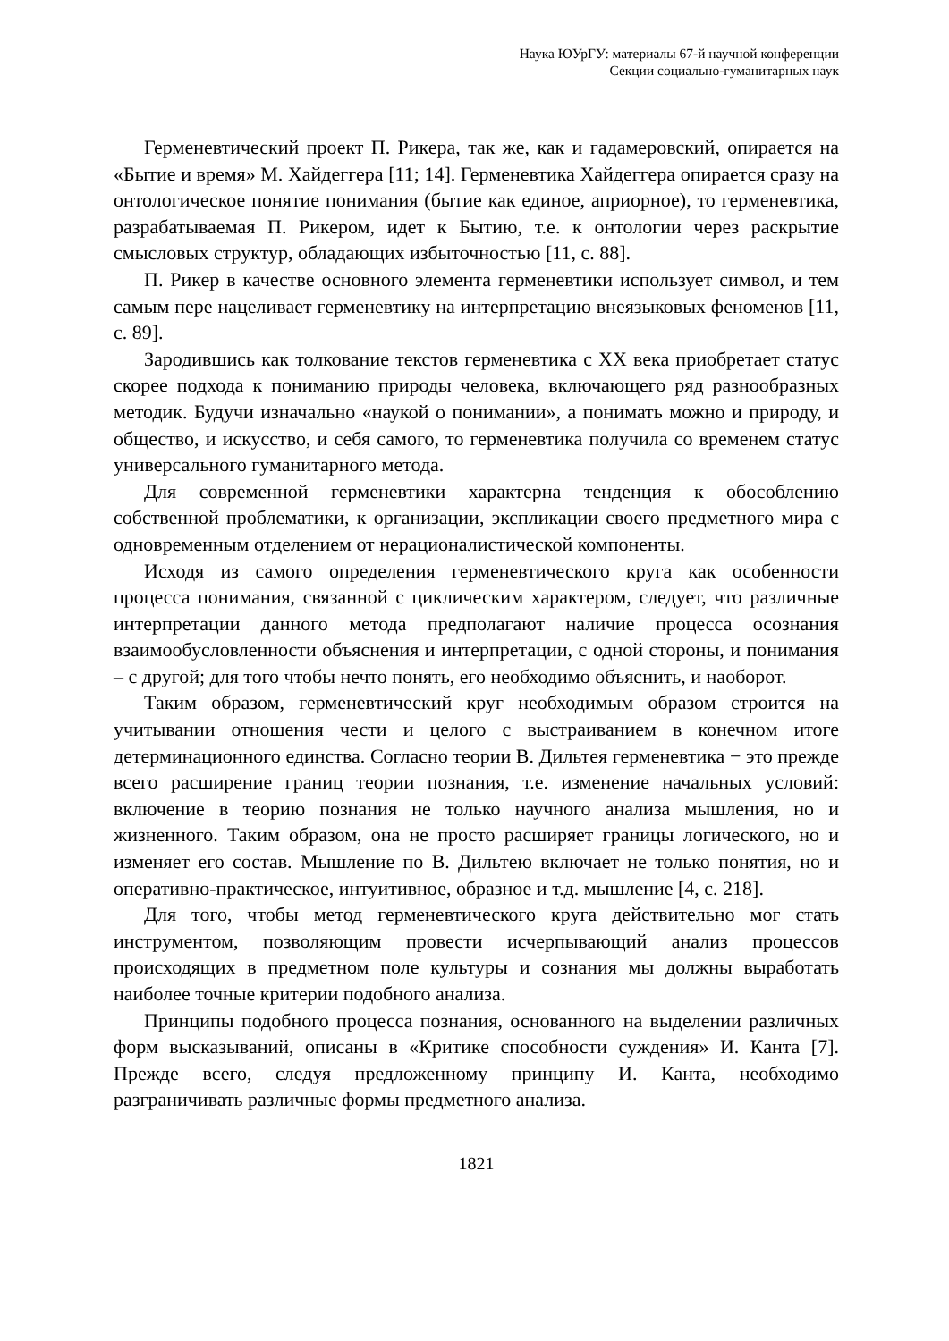Наука ЮУрГУ: материалы 67-й научной конференции
Секции социально-гуманитарных наук
Герменевтический проект П. Рикера, так же, как и гадамеровский, опирается на «Бытие и время» М. Хайдеггера [11; 14]. Герменевтика Хайдеггера опирается сразу на онтологическое понятие понимания (бытие как единое, априорное), то герменевтика, разрабатываемая П. Рикером, идет к Бытию, т.е. к онтологии через раскрытие смысловых структур, обладающих избыточностью [11, с. 88].
П. Рикер в качестве основного элемента герменевтики использует символ, и тем самым пере нацеливает герменевтику на интерпретацию внеязыковых феноменов [11, с. 89].
Зародившись как толкование текстов герменевтика с XX века приобретает статус скорее подхода к пониманию природы человека, включающего ряд разнообразных методик. Будучи изначально «наукой о понимании», а понимать можно и природу, и общество, и искусство, и себя самого, то герменевтика получила со временем статус универсального гуманитарного метода.
Для современной герменевтики характерна тенденция к обособлению собственной проблематики, к организации, экспликации своего предметного мира с одновременным отделением от нерационалистической компоненты.
Исходя из самого определения герменевтического круга как особенности процесса понимания, связанной с циклическим характером, следует, что различные интерпретации данного метода предполагают наличие процесса осознания взаимообусловленности объяснения и интерпретации, с одной стороны, и понимания – с другой; для того чтобы нечто понять, его необходимо объяснить, и наоборот.
Таким образом, герменевтический круг необходимым образом строится на учитывании отношения чести и целого с выстраиванием в конечном итоге детерминационного единства. Согласно теории В. Дильтея герменевтика − это прежде всего расширение границ теории познания, т.е. изменение начальных условий: включение в теорию познания не только научного анализа мышления, но и жизненного. Таким образом, она не просто расширяет границы логического, но и изменяет его состав. Мышление по В. Дильтею включает не только понятия, но и оперативно-практическое, интуитивное, образное и т.д. мышление [4, с. 218].
Для того, чтобы метод герменевтического круга действительно мог стать инструментом, позволяющим провести исчерпывающий анализ процессов происходящих в предметном поле культуры и сознания мы должны выработать наиболее точные критерии подобного анализа.
Принципы подобного процесса познания, основанного на выделении различных форм высказываний, описаны в «Критике способности суждения» И. Канта [7]. Прежде всего, следуя предложенному принципу И. Канта, необходимо разграничивать различные формы предметного анализа.
1821